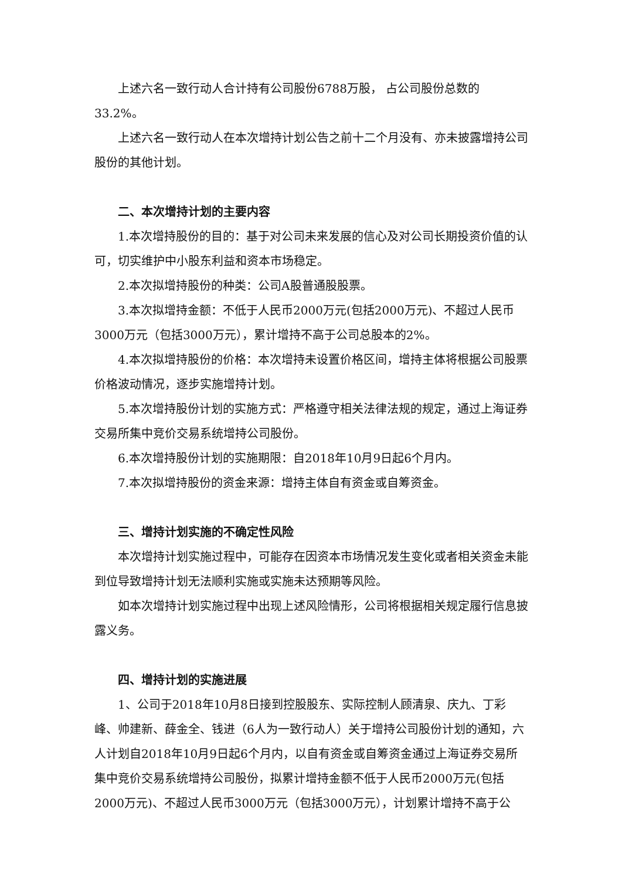上述六名一致行动人合计持有公司股份6788万股， 占公司股份总数的33.2%。
上述六名一致行动人在本次增持计划公告之前十二个月没有、亦未披露增持公司股份的其他计划。
二、本次增持计划的主要内容
1.本次增持股份的目的：基于对公司未来发展的信心及对公司长期投资价值的认可，切实维护中小股东利益和资本市场稳定。
2.本次拟增持股份的种类：公司A股普通股股票。
3.本次拟增持金额：不低于人民币2000万元(包括2000万元)、不超过人民币3000万元（包括3000万元），累计增持不高于公司总股本的2%。
4.本次拟增持股份的价格：本次增持未设置价格区间，增持主体将根据公司股票价格波动情况，逐步实施增持计划。
5.本次增持股份计划的实施方式：严格遵守相关法律法规的规定，通过上海证券交易所集中竞价交易系统增持公司股份。
6.本次增持股份计划的实施期限：自2018年10月9日起6个月内。
7.本次拟增持股份的资金来源：增持主体自有资金或自筹资金。
三、增持计划实施的不确定性风险
本次增持计划实施过程中，可能存在因资本市场情况发生变化或者相关资金未能到位导致增持计划无法顺利实施或实施未达预期等风险。
如本次增持计划实施过程中出现上述风险情形，公司将根据相关规定履行信息披露义务。
四、增持计划的实施进展
1、公司于2018年10月8日接到控股股东、实际控制人顾清泉、庆九、丁彩峰、帅建新、薛金全、钱进（6人为一致行动人）关于增持公司股份计划的通知，六人计划自2018年10月9日起6个月内，以自有资金或自筹资金通过上海证券交易所集中竞价交易系统增持公司股份，拟累计增持金额不低于人民币2000万元(包括2000万元)、不超过人民币3000万元（包括3000万元），计划累计增持不高于公